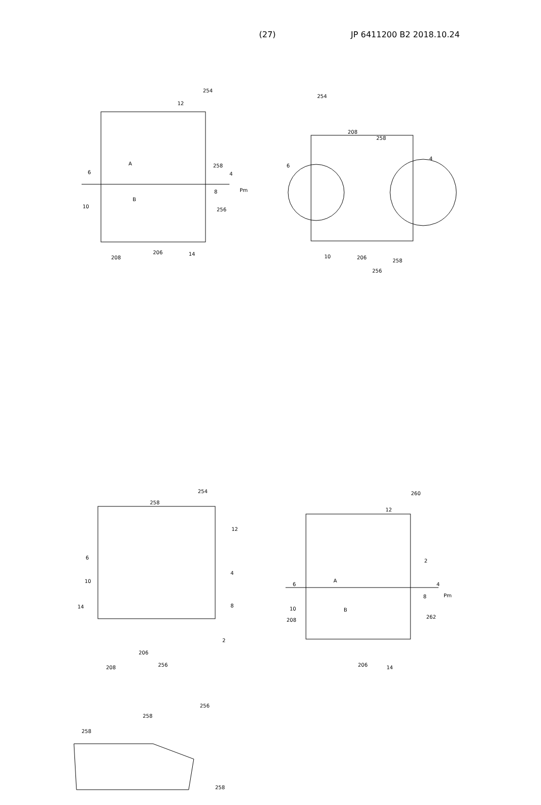(27) JP 6411200 B2 2018.10.24
254
12
A 258
6 4
8 Pm
B
10
256
208
206 14
254
208
258
6
4
10 206
258
256
254
258
12
6
4
10
8 14
2
206
256 208
260
12
2
A
6 4
8 Pm
B 10
208
262
206 14
256
258
258
258